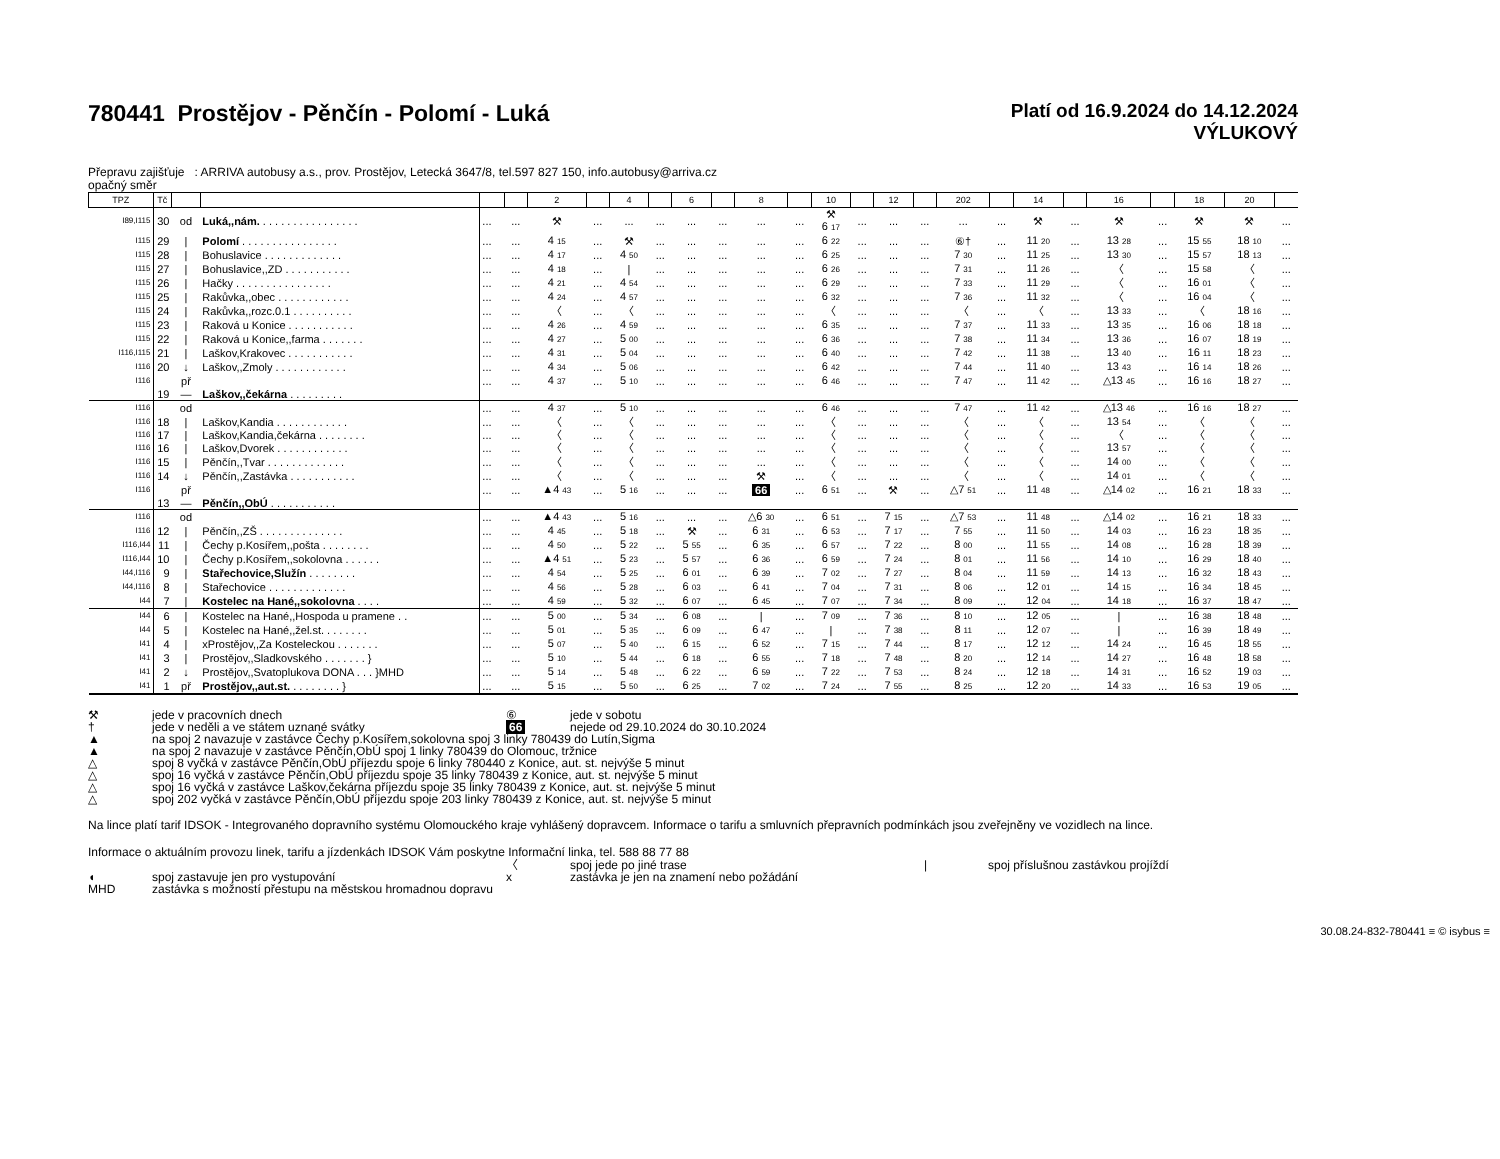780441 Prostějov - Pěnčín - Polomí - Luká
Platí od 16.9.2024 do 14.12.2024
VÝLUKOVÝ
Přepravu zajišťuje : ARRIVA autobusy a.s., prov. Prostějov, Letecká 3647/8, tel.597 827 150, info.autobusy@arriva.cz
opačný směr
| TPZ | Tč | | | | | 2 | | 4 | | 6 | | 8 | | 10 | | 12 | | 202 | | 14 | | 16 | | 18 | 20 | |
| --- | --- | --- | --- | --- | --- | --- | --- | --- | --- | --- | --- | --- | --- | --- | --- | --- | --- | --- | --- | --- | --- | --- | --- | --- | --- | --- |
| I89,I115 | 30 | od | Luká,,nám. . . . . . . . . . . . . . . . . | ... | ... | ⚒ | ... | ... | ... | ... | ... | ... | ... | ⚒ 6 17 | ... | ... | ... | ... | ... | ⚒ | ... | ⚒ | ... | ⚒ | ⚒ | ... |
| I115 | 29 | / | Polomí . . . . . . . . . . . . . . . . | ... | ... | 4 15 | ... | ⚒ | ... | ... | ... | ... | ... | 6 22 | ... | ... | ... | ⑥† | ... | 11 20 | ... | 13 28 | ... | 15 55 | 18 10 | ... |
| I115 | 28 | / | Bohuslavice . . . . . . . . . . . . . | ... | ... | 4 17 | ... | 4 50 | ... | ... | ... | ... | ... | 6 25 | ... | ... | ... | 7 30 | ... | 11 25 | ... | 13 30 | ... | 15 57 | 18 13 | ... |
| I115 | 27 | / | Bohuslavice,,ZD . . . . . . . . . . . | ... | ... | 4 18 | ... | / | ... | ... | ... | ... | ... | 6 26 | ... | ... | ... | 7 31 | ... | 11 26 | ... | 〈 | ... | 15 58 | 〈 | ... |
| I115 | 26 | / | Hačky . . . . . . . . . . . . . . . . | ... | ... | 4 21 | ... | 4 54 | ... | ... | ... | ... | ... | 6 29 | ... | ... | ... | 7 33 | ... | 11 29 | ... | 〈 | ... | 16 01 | 〈 | ... |
| I115 | 25 | / | Rakůvka,,obec . . . . . . . . . . . . | ... | ... | 4 24 | ... | 4 57 | ... | ... | ... | ... | ... | 6 32 | ... | ... | ... | 7 36 | ... | 11 32 | ... | 〈 | ... | 16 04 | 〈 | ... |
| I115 | 24 | / | Rakůvka,,rozc.0.1 . . . . . . . . . . | ... | ... | 〈 | ... | 〈 | ... | ... | ... | ... | ... | 〈 | ... | ... | ... | 〈 | ... | 〈 | ... | 13 33 | ... | 〈 | 18 16 | ... |
| I115 | 23 | / | Raková u Konice . . . . . . . . . . . | ... | ... | 4 26 | ... | 4 59 | ... | ... | ... | ... | ... | 6 35 | ... | ... | ... | 7 37 | ... | 11 33 | ... | 13 35 | ... | 16 06 | 18 18 | ... |
| I115 | 22 | / | Raková u Konice,,farma . . . . . . . | ... | ... | 4 27 | ... | 5 00 | ... | ... | ... | ... | ... | 6 36 | ... | ... | ... | 7 38 | ... | 11 34 | ... | 13 36 | ... | 16 07 | 18 19 | ... |
| I116,I115 | 21 | / | Laškov,Krakovec . . . . . . . . . . . | ... | ... | 4 31 | ... | 5 04 | ... | ... | ... | ... | ... | 6 40 | ... | ... | ... | 7 42 | ... | 11 38 | ... | 13 40 | ... | 16 11 | 18 23 | ... |
| I116 | 20 | ↓ | Laškov,,Zmoly . . . . . . . . . . . . | ... | ... | 4 34 | ... | 5 06 | ... | ... | ... | ... | ... | 6 42 | ... | ... | ... | 7 44 | ... | 11 40 | ... | 13 43 | ... | 16 14 | 18 26 | ... |
| I116 | | př | | ... | ... | 4 37 | ... | 5 10 | ... | ... | ... | ... | ... | 6 46 | ... | ... | ... | 7 47 | ... | 11 42 | ... | △13 45 | ... | 16 16 | 18 27 | ... |
| | 19 | — | Laškov,,čekárna . . . . . . . . . | | | | | | | | | | | | | | | | | | | | | | | |
| I116 | | od | | ... | ... | 4 37 | ... | 5 10 | ... | ... | ... | ... | ... | 6 46 | ... | ... | ... | 7 47 | ... | 11 42 | ... | △13 46 | ... | 16 16 | 18 27 | ... |
| I116 | 18 | / | Laškov,Kandia . . . . . . . . . . . . | ... | ... | 〈 | ... | 〈 | ... | ... | ... | ... | ... | 〈 | ... | ... | ... | 〈 | ... | 〈 | ... | 13 54 | ... | 〈 | 〈 | ... |
| I116 | 17 | / | Laškov,Kandia,čekárna . . . . . . . . | ... | ... | 〈 | ... | 〈 | ... | ... | ... | ... | ... | 〈 | ... | ... | ... | 〈 | ... | 〈 | ... | 〈 | ... | 〈 | 〈 | ... |
| I116 | 16 | / | Laškov,Dvorek . . . . . . . . . . . . | ... | ... | 〈 | ... | 〈 | ... | ... | ... | ... | ... | 〈 | ... | ... | ... | 〈 | ... | 〈 | ... | 13 57 | ... | 〈 | 〈 | ... |
| I116 | 15 | / | Pěnčín,,Tvar . . . . . . . . . . . . . | ... | ... | 〈 | ... | 〈 | ... | ... | ... | ... | ... | 〈 | ... | ... | ... | 〈 | ... | 〈 | ... | 14 00 | ... | 〈 | 〈 | ... |
| I116 | 14 | ↓ | Pěnčín,,Zastávka . . . . . . . . . . . | ... | ... | 〈 | ... | 〈 | ... | ... | ... | ⚒ | ... | 〈 | ... | ... | ... | 〈 | ... | 〈 | ... | 14 01 | ... | 〈 | 〈 | ... |
| I116 | | př | | ... | ... | ▲4 43 | ... | 5 16 | ... | ... | ... | 66 | ... | 6 51 | ... | ⚒ | ... | △7 51 | ... | 11 48 | ... | △14 02 | ... | 16 21 | 18 33 | ... |
| | 13 | — | Pěnčín,,ObÚ . . . . . . . . . . . | | | | | | | | | | | | | | | | | | | | | | | |
| I116 | | od | | ... | ... | ▲4 43 | ... | 5 16 | ... | ... | ... | △6 30 | ... | 6 51 | ... | 7 15 | ... | △7 53 | ... | 11 48 | ... | △14 02 | ... | 16 21 | 18 33 | ... |
| I116 | 12 | / | Pěnčín,,ZŠ . . . . . . . . . . . . . . | ... | ... | 4 45 | ... | 5 18 | ... | ⚒ | ... | 6 31 | ... | 6 53 | ... | 7 17 | ... | 7 55 | ... | 11 50 | ... | 14 03 | ... | 16 23 | 18 35 | ... |
| I116,I44 | 11 | / | Čechy p.Kosířem,,pošta . . . . . . . . | ... | ... | 4 50 | ... | 5 22 | ... | 5 55 | ... | 6 35 | ... | 6 57 | ... | 7 22 | ... | 8 00 | ... | 11 55 | ... | 14 08 | ... | 16 28 | 18 39 | ... |
| I116,I44 | 10 | / | Čechy p.Kosířem,,sokolovna . . . . . . | ... | ... | ▲4 51 | ... | 5 23 | ... | 5 57 | ... | 6 36 | ... | 6 59 | ... | 7 24 | ... | 8 01 | ... | 11 56 | ... | 14 10 | ... | 16 29 | 18 40 | ... |
| I44,I116 | 9 | / | Stařechovice,Služín . . . . . . . . | ... | ... | 4 54 | ... | 5 25 | ... | 6 01 | ... | 6 39 | ... | 7 02 | ... | 7 27 | ... | 8 04 | ... | 11 59 | ... | 14 13 | ... | 16 32 | 18 43 | ... |
| I44,I116 | 8 | / | Stařechovice . . . . . . . . . . . . . | ... | ... | 4 56 | ... | 5 28 | ... | 6 03 | ... | 6 41 | ... | 7 04 | ... | 7 31 | ... | 8 06 | ... | 12 01 | ... | 14 15 | ... | 16 34 | 18 45 | ... |
| I44 | 7 | / | Kostelec na Hané,,sokolovna . . . . | ... | ... | 4 59 | ... | 5 32 | ... | 6 07 | ... | 6 45 | ... | 7 07 | ... | 7 34 | ... | 8 09 | ... | 12 04 | ... | 14 18 | ... | 16 37 | 18 47 | ... |
| I44 | 6 | / | Kostelec na Hané,,Hospoda u pramene . . | ... | ... | 5 00 | ... | 5 34 | ... | 6 08 | ... | / | ... | 7 09 | ... | 7 36 | ... | 8 10 | ... | 12 05 | ... | / | ... | 16 38 | 18 48 | ... |
| I44 | 5 | / | Kostelec na Hané,,žel.st. . . . . . . . | ... | ... | 5 01 | ... | 5 35 | ... | 6 09 | ... | 6 47 | ... | / | ... | 7 38 | ... | 8 11 | ... | 12 07 | ... | / | ... | 16 39 | 18 49 | ... |
| I41 | 4 | / | xProstějov,,Za Kosteleckou . . . . . . . | ... | ... | 5 07 | ... | 5 40 | ... | 6 15 | ... | 6 52 | ... | 7 15 | ... | 7 44 | ... | 8 17 | ... | 12 12 | ... | 14 24 | ... | 16 45 | 18 55 | ... |
| I41 | 3 | / | Prostějov,,Sladkovského . . . . . . . } | ... | ... | 5 10 | ... | 5 44 | ... | 6 18 | ... | 6 55 | ... | 7 18 | ... | 7 48 | ... | 8 20 | ... | 12 14 | ... | 14 27 | ... | 16 48 | 18 58 | ... |
| I41 | 2 | ↓ | Prostějov,,Svatoplukova DONA . . . }MHD | ... | ... | 5 14 | ... | 5 48 | ... | 6 22 | ... | 6 59 | ... | 7 22 | ... | 7 53 | ... | 8 24 | ... | 12 18 | ... | 14 31 | ... | 16 52 | 19 03 | ... |
| I41 | 1 | př | Prostějov,,aut.st. . . . . . . . . } | ... | ... | 5 15 | ... | 5 50 | ... | 6 25 | ... | 7 02 | ... | 7 24 | ... | 7 55 | ... | 8 25 | ... | 12 20 | ... | 14 33 | ... | 16 53 | 19 05 | ... |
| ⚒ | jede v pracovních dnech | ⑥ | jede v sobotu |
| † | jede v neděli a ve státem uznané svátky | 66 | nejede od 29.10.2024 do 30.10.2024 |
| ▲ | na spoj 2 navazuje v zastávce Čechy p.Kosířem,sokolovna spoj 3 linky 780439 do Lutín,Sigma | | |
| ▲ | na spoj 2 navazuje v zastávce Pěnčín,ObÚ spoj 1 linky 780439 do Olomouc, tržnice | | |
| △ | spoj 8 vyčká v zastávce Pěnčín,ObÚ příjezdu spoje 6 linky 780440 z Konice, aut. st. nejvýše 5 minut | | |
| △ | spoj 16 vyčká v zastávce Pěnčín,ObÚ příjezdu spoje 35 linky 780439 z Konice, aut. st. nejvýše 5 minut | | |
| △ | spoj 16 vyčká v zastávce Laškov,čekárna příjezdu spoje 35 linky 780439 z Konice, aut. st. nejvýše 5 minut | | |
| △ | spoj 202 vyčká v zastávce Pěnčín,ObÚ příjezdu spoje 203 linky 780439 z Konice, aut. st. nejvýše 5 minut | | |
Na lince platí tarif IDSOK - Integrovaného dopravního systému Olomouckého kraje vyhlášený dopravcem. Informace o tarifu a smluvních přepravních podmínkách jsou zveřejněny ve vozidlech na lince.
Informace o aktuálním provozu linek, tarifu a jízdenkách IDSOK Vám poskytne Informační linka, tel. 588 88 77 88
| | | 〈 | spoj jede po jiné trase | / | spoj příslušnou zastávkou projíždí |
| ◖ | spoj zastavuje jen pro vystupování | x | zastávka je jen na znamení nebo požádání | | |
| MHD | zastávka s možností přestupu na městskou hromadnou dopravu | | | | |
30.08.24-832-780441 ≡ © isybus ≡